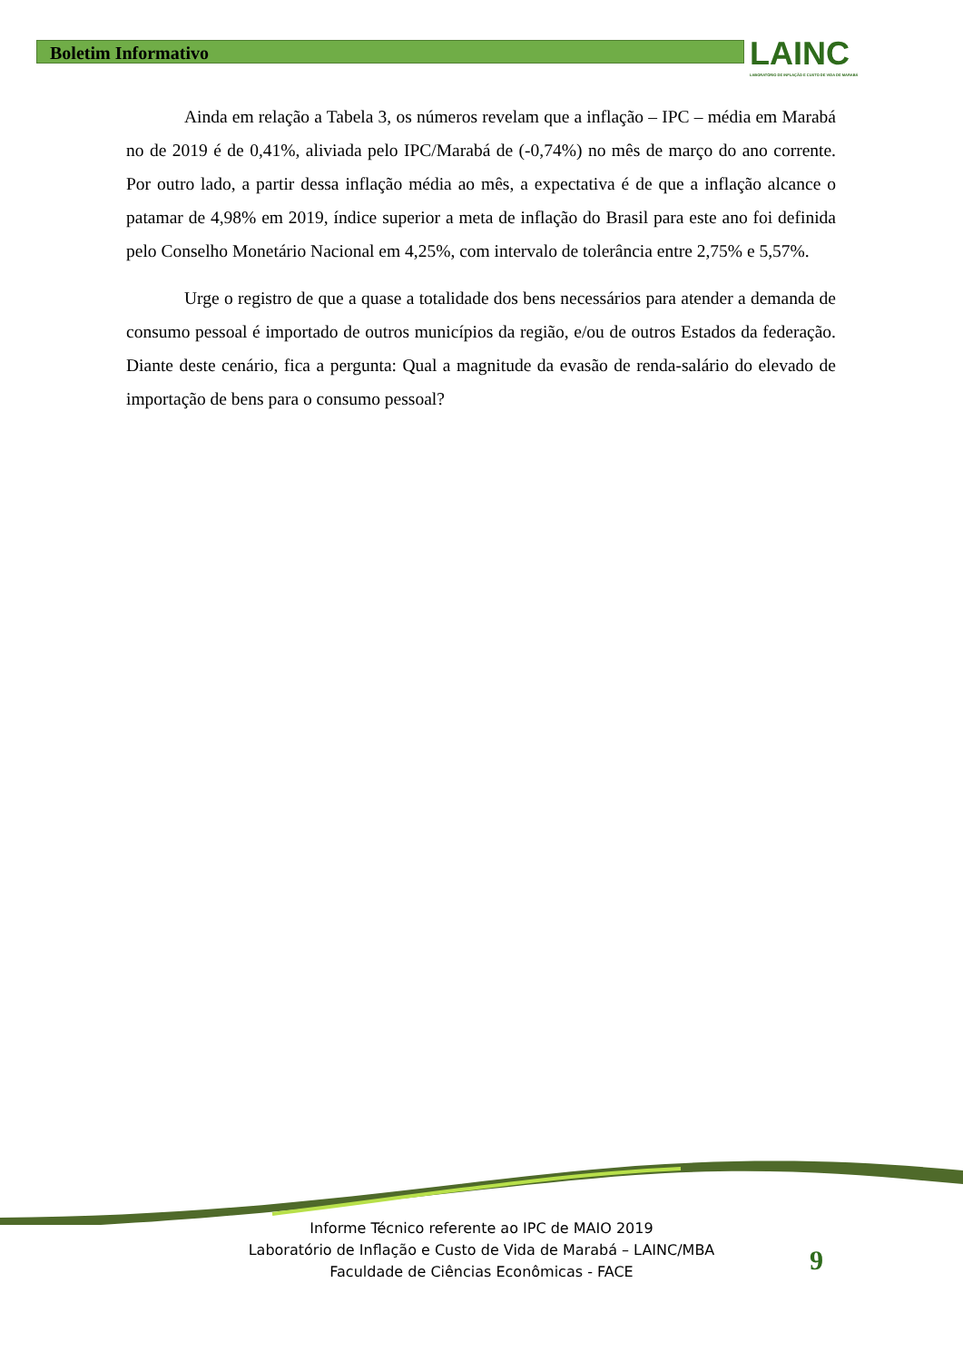Boletim Informativo
LAINC
LABORATÓRIO DE INFLAÇÃO E CUSTO DE VIDA DE MARABÁ
Ainda em relação a Tabela 3, os números revelam que a inflação – IPC – média em Marabá no de 2019 é de 0,41%, aliviada pelo IPC/Marabá de (-0,74%) no mês de março do ano corrente. Por outro lado, a partir dessa inflação média ao mês, a expectativa é de que a inflação alcance o patamar de 4,98% em 2019, índice superior a meta de inflação do Brasil para este ano foi definida pelo Conselho Monetário Nacional em 4,25%, com intervalo de tolerância entre 2,75% e 5,57%.
Urge o registro de que a quase a totalidade dos bens necessários para atender a demanda de consumo pessoal é importado de outros municípios da região, e/ou de outros Estados da federação. Diante deste cenário, fica a pergunta: Qual a magnitude da evasão de renda-salário do elevado de importação de bens para o consumo pessoal?
Informe Técnico referente ao IPC de MAIO 2019
Laboratório de Inflação e Custo de Vida de Marabá – LAINC/MBA
Faculdade de Ciências Econômicas - FACE
9